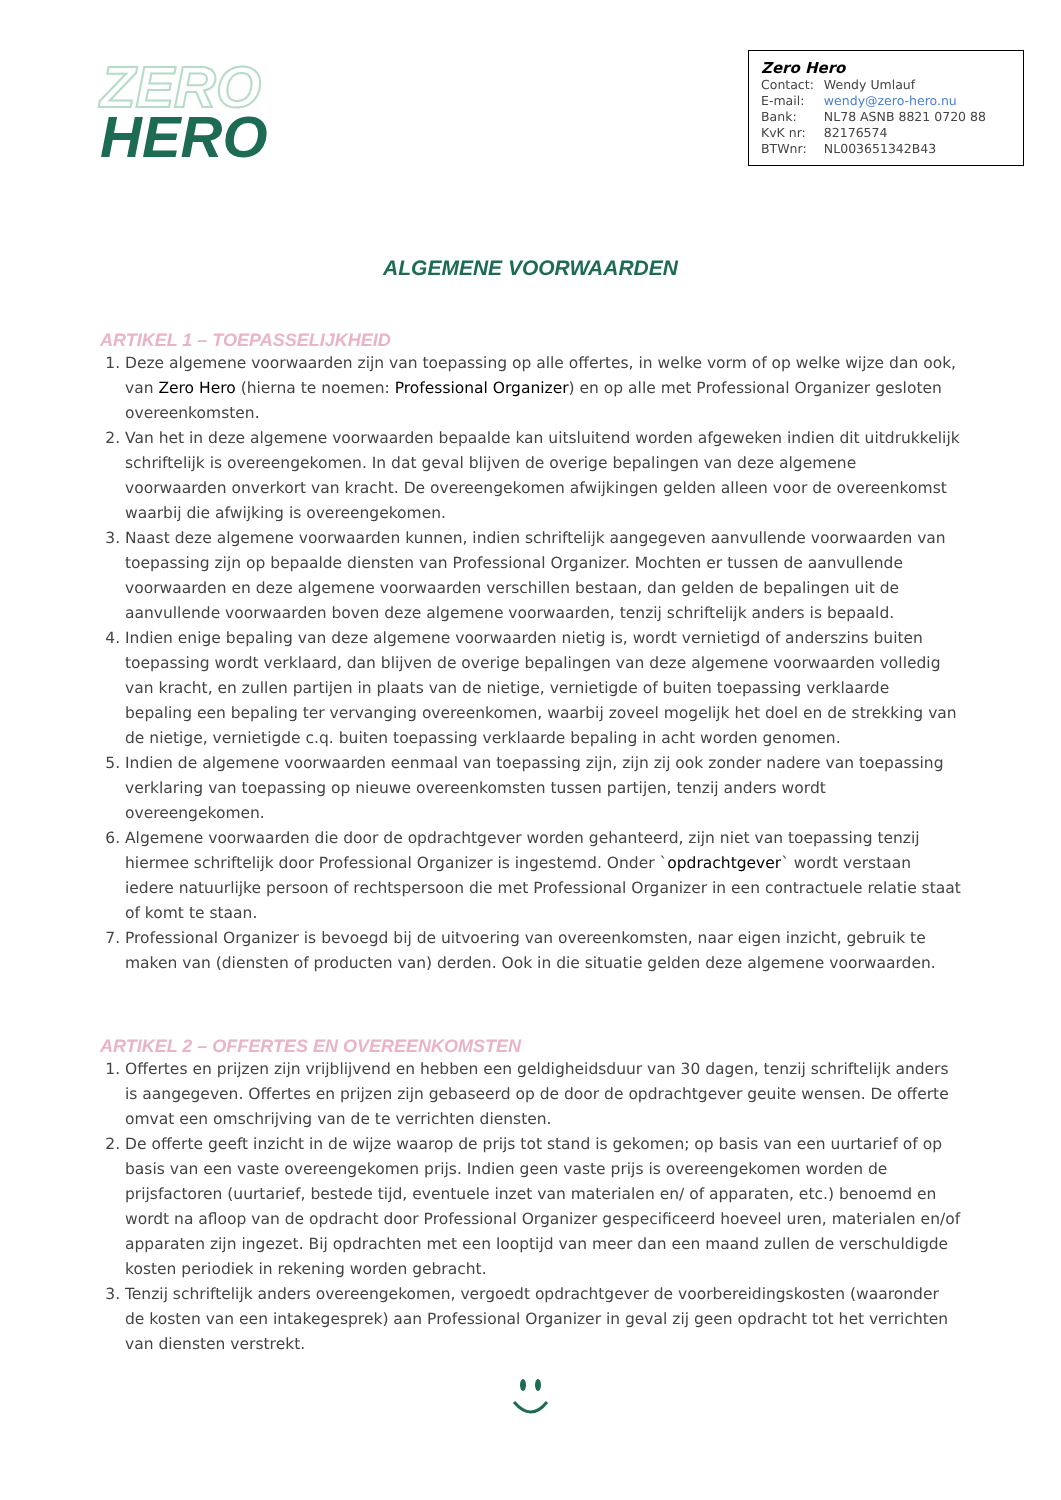ZERO
HERO
Zero Hero
| Contact: | Wendy Umlauf |
| E-mail: | wendy@zero-hero.nu |
| Bank: | NL78 ASNB 8821 0720 88 |
| KvK nr: | 82176574 |
| BTWnr: | NL003651342B43 |
ALGEMENE VOORWAARDEN
ARTIKEL 1 – TOEPASSELIJKHEID
1. Deze algemene voorwaarden zijn van toepassing op alle offertes, in welke vorm of op welke wijze dan ook, van Zero Hero (hierna te noemen: Professional Organizer) en op alle met Professional Organizer gesloten overeenkomsten.
2. Van het in deze algemene voorwaarden bepaalde kan uitsluitend worden afgeweken indien dit uitdrukkelijk schriftelijk is overeengekomen. In dat geval blijven de overige bepalingen van deze algemene voorwaarden onverkort van kracht. De overeengekomen afwijkingen gelden alleen voor de overeenkomst waarbij die afwijking is overeengekomen.
3. Naast deze algemene voorwaarden kunnen, indien schriftelijk aangegeven aanvullende voorwaarden van toepassing zijn op bepaalde diensten van Professional Organizer. Mochten er tussen de aanvullende voorwaarden en deze algemene voorwaarden verschillen bestaan, dan gelden de bepalingen uit de aanvullende voorwaarden boven deze algemene voorwaarden, tenzij schriftelijk anders is bepaald.
4. Indien enige bepaling van deze algemene voorwaarden nietig is, wordt vernietigd of anderszins buiten toepassing wordt verklaard, dan blijven de overige bepalingen van deze algemene voorwaarden volledig van kracht, en zullen partijen in plaats van de nietige, vernietigde of buiten toepassing verklaarde bepaling een bepaling ter vervanging overeenkomen, waarbij zoveel mogelijk het doel en de strekking van de nietige, vernietigde c.q. buiten toepassing verklaarde bepaling in acht worden genomen.
5. Indien de algemene voorwaarden eenmaal van toepassing zijn, zijn zij ook zonder nadere van toepassing verklaring van toepassing op nieuwe overeenkomsten tussen partijen, tenzij anders wordt overeengekomen.
6. Algemene voorwaarden die door de opdrachtgever worden gehanteerd, zijn niet van toepassing tenzij hiermee schriftelijk door Professional Organizer is ingestemd. Onder `opdrachtgever` wordt verstaan iedere natuurlijke persoon of rechtspersoon die met Professional Organizer in een contractuele relatie staat of komt te staan.
7. Professional Organizer is bevoegd bij de uitvoering van overeenkomsten, naar eigen inzicht, gebruik te maken van (diensten of producten van) derden. Ook in die situatie gelden deze algemene voorwaarden.
ARTIKEL 2 – OFFERTES EN OVEREENKOMSTEN
1. Offertes en prijzen zijn vrijblijvend en hebben een geldigheidsduur van 30 dagen, tenzij schriftelijk anders is aangegeven. Offertes en prijzen zijn gebaseerd op de door de opdrachtgever geuite wensen. De offerte omvat een omschrijving van de te verrichten diensten.
2. De offerte geeft inzicht in de wijze waarop de prijs tot stand is gekomen; op basis van een uurtarief of op basis van een vaste overeengekomen prijs. Indien geen vaste prijs is overeengekomen worden de prijsfactoren (uurtarief, bestede tijd, eventuele inzet van materialen en/ of apparaten, etc.) benoemd en wordt na afloop van de opdracht door Professional Organizer gespecificeerd hoeveel uren, materialen en/of apparaten zijn ingezet. Bij opdrachten met een looptijd van meer dan een maand zullen de verschuldigde kosten periodiek in rekening worden gebracht.
3. Tenzij schriftelijk anders overeengekomen, vergoedt opdrachtgever de voorbereidingskosten (waaronder de kosten van een intakegesprek) aan Professional Organizer in geval zij geen opdracht tot het verrichten van diensten verstrekt.